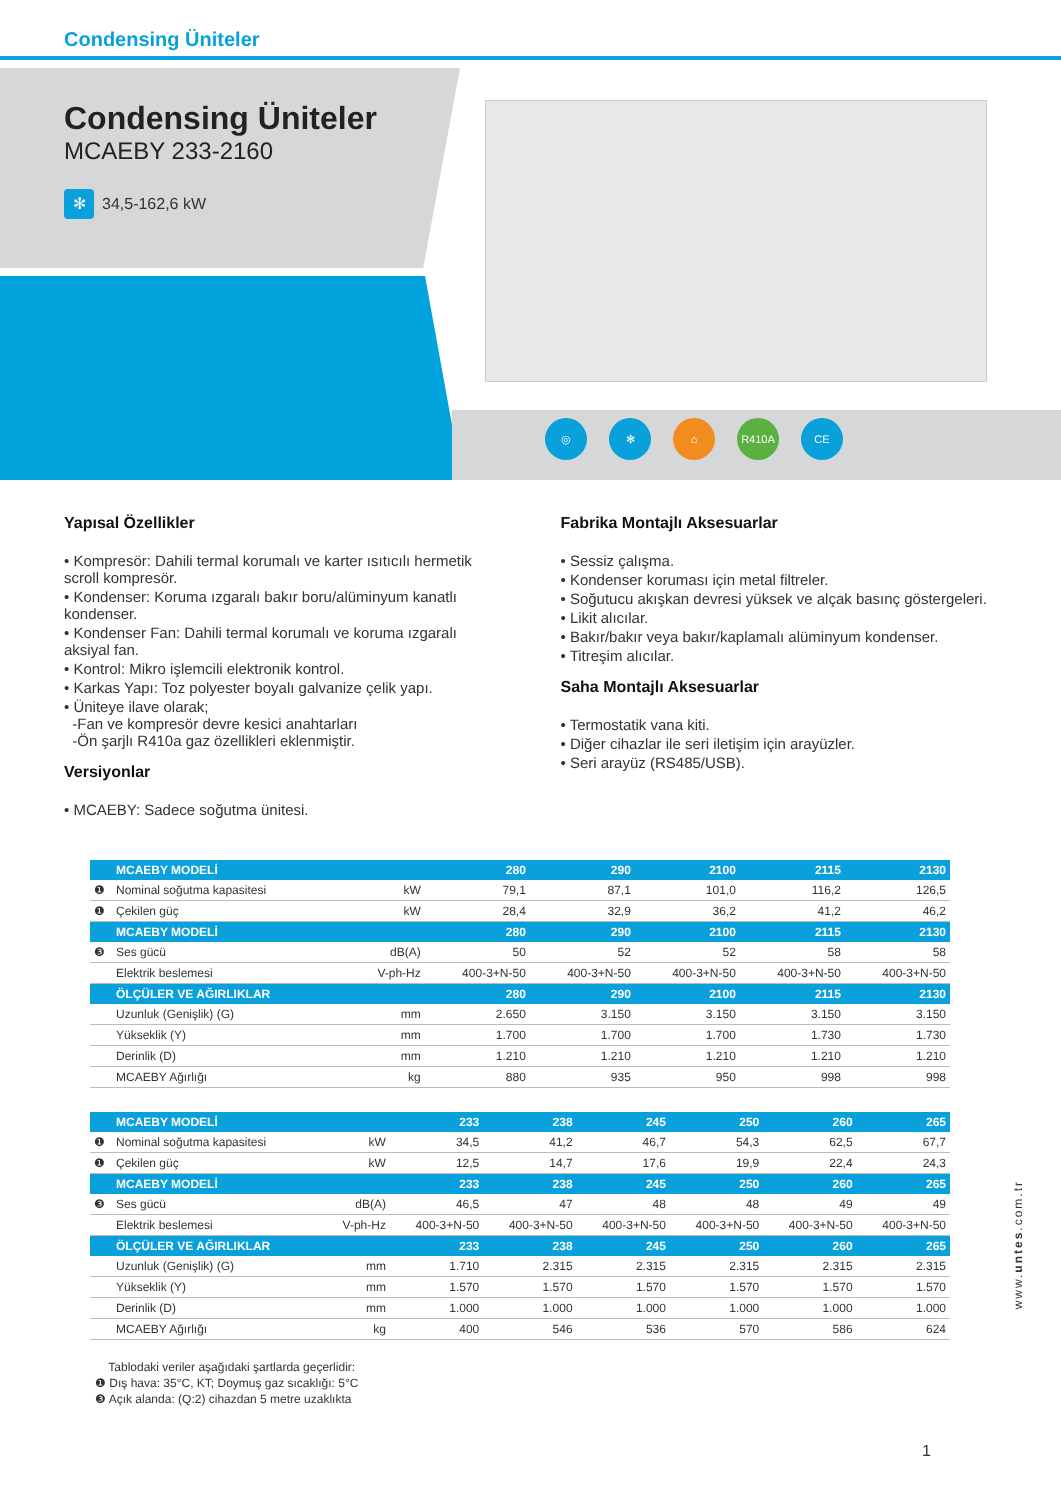Condensing Üniteler
Condensing Üniteler
MCAEBY 233-2160
✻ 34,5-162,6 kW
◎ ✻ ⌂ R410A CE
Yapısal Özellikler
• Kompresör: Dahili termal korumalı ve karter ısıtıcılı hermetik scroll kompresör.
• Kondenser: Koruma ızgaralı bakır boru/alüminyum kanatlı kondenser.
• Kondenser Fan: Dahili termal korumalı ve koruma ızgaralı aksiyal fan.
• Kontrol: Mikro işlemcili elektronik kontrol.
• Karkas Yapı: Toz polyester boyalı galvanize çelik yapı.
• Üniteye ilave olarak;
-Fan ve kompresör devre kesici anahtarları
-Ön şarjlı R410a gaz özellikleri eklenmiştir.
Versiyonlar
• MCAEBY: Sadece soğutma ünitesi.
Fabrika Montajlı Aksesuarlar
• Sessiz çalışma.
• Kondenser koruması için metal filtreler.
• Soğutucu akışkan devresi yüksek ve alçak basınç göstergeleri.
• Likit alıcılar.
• Bakır/bakır veya bakır/kaplamalı alüminyum kondenser.
• Titreşim alıcılar.
Saha Montajlı Aksesuarlar
• Termostatik vana kiti.
• Diğer cihazlar ile seri iletişim için arayüzler.
• Seri arayüz (RS485/USB).
| | MCAEBY MODELİ | | 280 | 290 | 2100 | 2115 | 2130 |
| --- | --- | --- | --- | --- | --- | --- | --- |
| ❶ | Nominal soğutma kapasitesi | kW | 79,1 | 87,1 | 101,0 | 116,2 | 126,5 |
| ❶ | Çekilen güç | kW | 28,4 | 32,9 | 36,2 | 41,2 | 46,2 |
| | MCAEBY MODELİ | | 280 | 290 | 2100 | 2115 | 2130 |
| ❸ | Ses gücü | dB(A) | 50 | 52 | 52 | 58 | 58 |
| | Elektrik beslemesi | V-ph-Hz | 400-3+N-50 | 400-3+N-50 | 400-3+N-50 | 400-3+N-50 | 400-3+N-50 |
| | ÖLÇÜLER VE AĞIRLIKLAR | | 280 | 290 | 2100 | 2115 | 2130 |
| | Uzunluk (Genişlik) (G) | mm | 2.650 | 3.150 | 3.150 | 3.150 | 3.150 |
| | Yükseklik (Y) | mm | 1.700 | 1.700 | 1.700 | 1.730 | 1.730 |
| | Derinlik (D) | mm | 1.210 | 1.210 | 1.210 | 1.210 | 1.210 |
| | MCAEBY Ağırlığı | kg | 880 | 935 | 950 | 998 | 998 |
| | MCAEBY MODELİ | | 233 | 238 | 245 | 250 | 260 | 265 |
| --- | --- | --- | --- | --- | --- | --- | --- | --- |
| ❶ | Nominal soğutma kapasitesi | kW | 34,5 | 41,2 | 46,7 | 54,3 | 62,5 | 67,7 |
| ❶ | Çekilen güç | kW | 12,5 | 14,7 | 17,6 | 19,9 | 22,4 | 24,3 |
| | MCAEBY MODELİ | | 233 | 238 | 245 | 250 | 260 | 265 |
| ❸ | Ses gücü | dB(A) | 46,5 | 47 | 48 | 48 | 49 | 49 |
| | Elektrik beslemesi | V-ph-Hz | 400-3+N-50 | 400-3+N-50 | 400-3+N-50 | 400-3+N-50 | 400-3+N-50 | 400-3+N-50 |
| | ÖLÇÜLER VE AĞIRLIKLAR | | 233 | 238 | 245 | 250 | 260 | 265 |
| | Uzunluk (Genişlik) (G) | mm | 1.710 | 2.315 | 2.315 | 2.315 | 2.315 | 2.315 |
| | Yükseklik (Y) | mm | 1.570 | 1.570 | 1.570 | 1.570 | 1.570 | 1.570 |
| | Derinlik (D) | mm | 1.000 | 1.000 | 1.000 | 1.000 | 1.000 | 1.000 |
| | MCAEBY Ağırlığı | kg | 400 | 546 | 536 | 570 | 586 | 624 |
Tablodaki veriler aşağıdaki şartlarda geçerlidir:
❶ Dış hava: 35°C, KT; Doymuş gaz sıcaklığı: 5°C
❸ Açık alanda: (Q:2) cihazdan 5 metre uzaklıkta
www.untes.com.tr
1